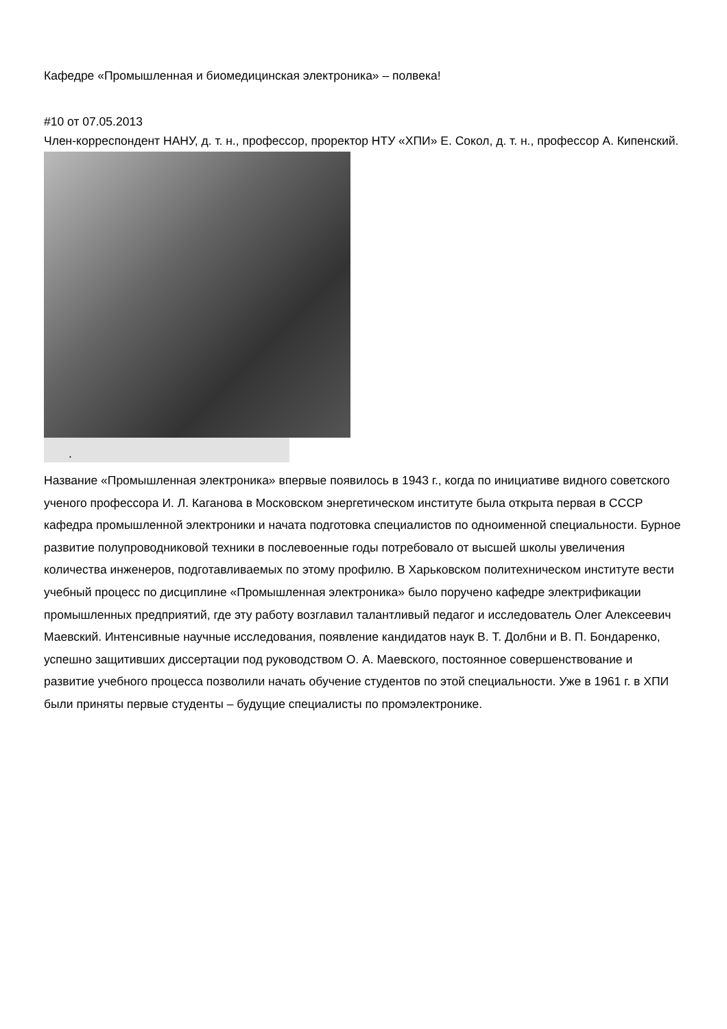Кафедре «Промышленная и биомедицинская электроника» – полвека!
#10 от 07.05.2013
Член-корреспондент НАНУ, д. т. н., профессор, проректор НТУ «ХПИ» Е. Сокол, д. т. н., профессор А. Кипенский.
.
Название «Промышленная электроника» впервые появилось в 1943 г., когда по инициативе видного советского ученого профессора И. Л. Каганова в Московском энергетическом институте была открыта первая в СССР кафедра промышленной электроники и начата подготовка специалистов по одноименной специальности. Бурное развитие полупроводниковой техники в послевоенные годы потребовало от высшей школы увеличения количества инженеров, подготавливаемых по этому профилю. В Харьковском политехническом институте вести учебный процесс по дисциплине «Промышленная электроника» было поручено кафедре электрификации промышленных предприятий, где эту работу возглавил талантливый педагог и исследователь Олег Алексеевич Маевский. Интенсивные научные исследования, появление кандидатов наук В. Т. Долбни и В. П. Бондаренко, успешно защитивших диссертации под руководством О. А. Маевского, постоянное совершенствование и развитие учебного процесса позволили начать обучение студентов по этой специальности. Уже в 1961 г. в ХПИ были приняты первые студенты – будущие специалисты по промэлектронике.